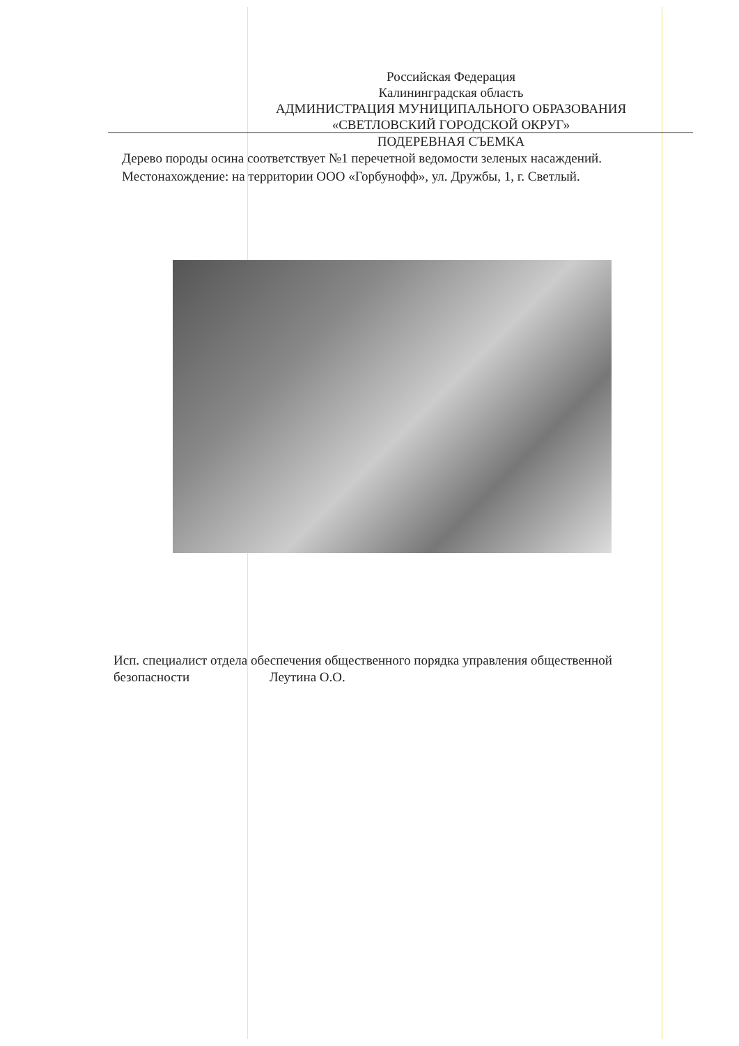Российская Федерация
Калининградская область
АДМИНИСТРАЦИЯ МУНИЦИПАЛЬНОГО ОБРАЗОВАНИЯ
«СВЕТЛОВСКИЙ ГОРОДСКОЙ ОКРУГ»
ПОДЕРЕВНАЯ СЪЕМКА
Дерево породы осина соответствует №1 перечетной ведомости зеленых насаждений.
Местонахождение: на территории ООО «Горбунофф», ул. Дружбы, 1, г. Светлый.
Исп. специалист отдела обеспечения общественного порядка управления общественной безопасности Леутина О.О.